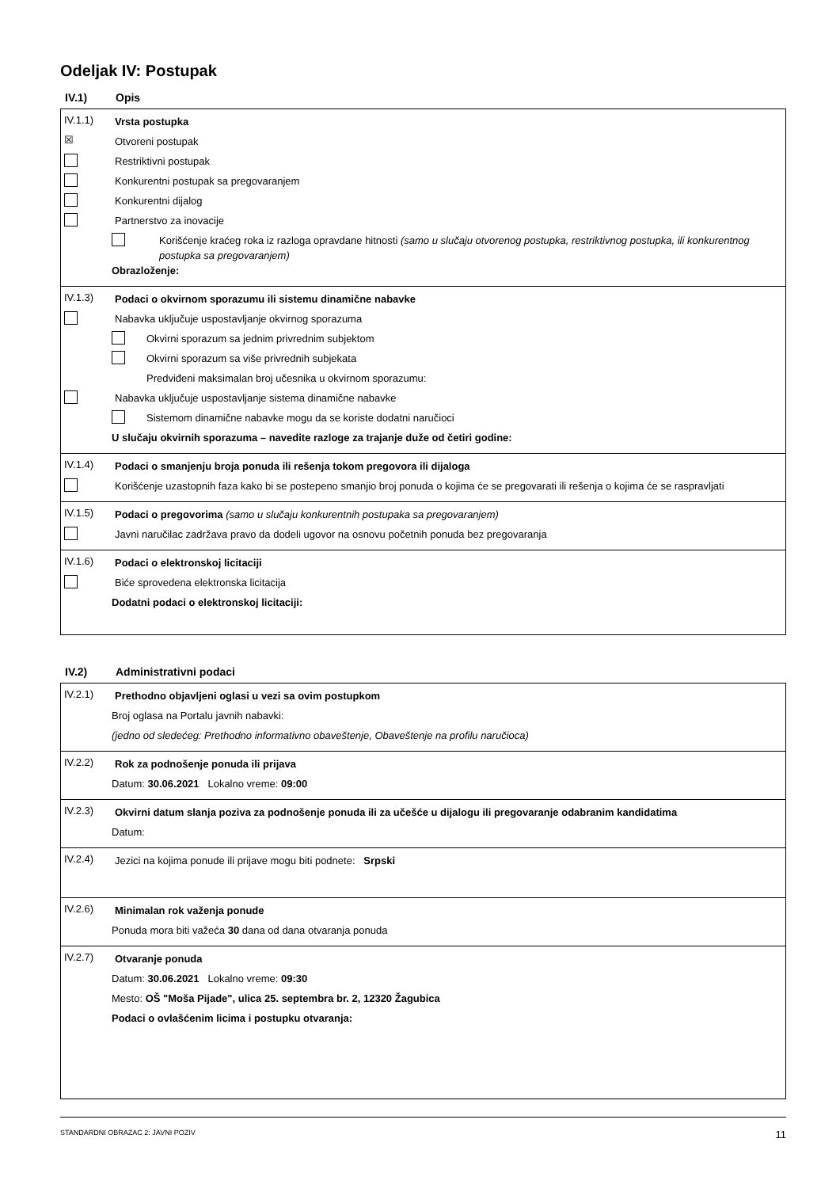Odeljak IV: Postupak
IV.1) Opis
IV.1.1)
Vrsta postupka
☒
Otvoreni postupak
Restriktivni postupak
Konkurentni postupak sa pregovaranjem
Konkurentni dijalog
Partnerstvo za inovacije
Korišćenje kraćeg roka iz razloga opravdane hitnosti (samo u slučaju otvorenog postupka, restriktivnog postupka, ili konkurentnog postupka sa pregovaranjem)
Obrazloženje:
IV.1.3)
Podaci o okvirnom sporazumu ili sistemu dinamične nabavke
Nabavka uključuje uspostavljanje okvirnog sporazuma
Okvirni sporazum sa jednim privrednim subjektom
Okvirni sporazum sa više privrednih subjekata
Predviđeni maksimalan broj učesnika u okvirnom sporazumu:
Nabavka uključuje uspostavljanje sistema dinamične nabavke
Sistemom dinamične nabavke mogu da se koriste dodatni naručioci
U slučaju okvirnih sporazuma – navedite razloge za trajanje duže od četiri godine:
IV.1.4)
Podaci o smanjenju broja ponuda ili rešenja tokom pregovora ili dijaloga
Korišćenje uzastopnih faza kako bi se postepeno smanjio broj ponuda o kojima će se pregovarati ili rešenja o kojima će se raspravljati
IV.1.5)
Podaci o pregovorima (samo u slučaju konkurentnih postupaka sa pregovaranjem)
Javni naručilac zadržava pravo da dodeli ugovor na osnovu početnih ponuda bez pregovaranja
IV.1.6)
Podaci o elektronskoj licitaciji
Biće sprovedena elektronska licitacija
Dodatni podaci o elektronskoj licitaciji:
IV.2) Administrativni podaci
IV.2.1)
Prethodno objavljeni oglasi u vezi sa ovim postupkom
Broj oglasa na Portalu javnih nabavki:
(jedno od sledećeg: Prethodno informativno obaveštenje, Obaveštenje na profilu naručioca)
IV.2.2)
Rok za podnošenje ponuda ili prijava
Datum: 30.06.2021 Lokalno vreme: 09:00
IV.2.3)
Okvirni datum slanja poziva za podnošenje ponuda ili za učešće u dijalogu ili pregovaranje odabranim kandidatima
Datum:
IV.2.4)
Jezici na kojima ponude ili prijave mogu biti podnete: Srpski
IV.2.6)
Minimalan rok važenja ponude
Ponuda mora biti važeća 30 dana od dana otvaranja ponuda
IV.2.7)
Otvaranje ponuda
Datum: 30.06.2021 Lokalno vreme: 09:30
Mesto: OŠ "Moša Pijade", ulica 25. septembra br. 2, 12320 Žagubica
Podaci o ovlašćenim licima i postupku otvaranja:
STANDARDNI OBRAZAC 2: JAVNI POZIV 11